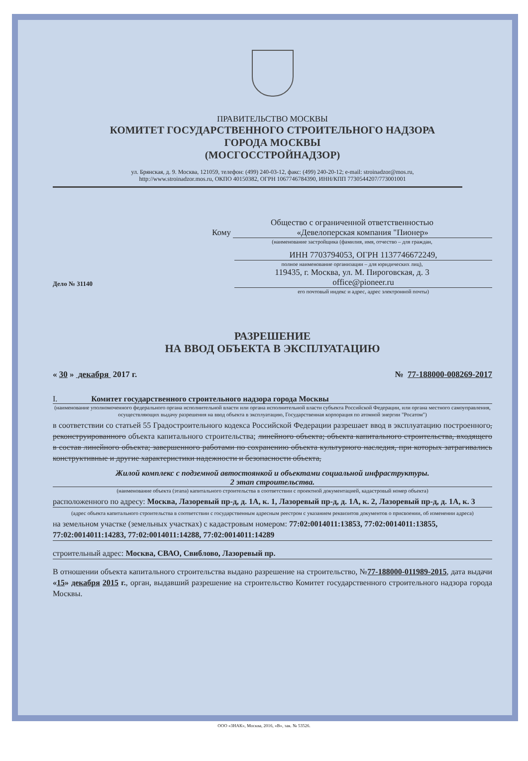ПРАВИТЕЛЬСТВО МОСКВЫ
КОМИТЕТ ГОСУДАРСТВЕННОГО СТРОИТЕЛЬНОГО НАДЗОРА
ГОРОДА МОСКВЫ
(МОСГОССТРОЙНАДЗОР)
ул. Брянская, д. 9. Москва, 121059, телефон: (499) 240-03-12, факс: (499) 240-20-12; e-mail: stroinadzor@mos.ru,
http://www.stroinadzor.mos.ru, ОКПО 40150382, ОГРН 1067746784390, ИНН/КПП 7730544207/773001001
Общество с ограниченной ответственностью
Кому «Девелоперская компания "Пионер»
(наименование застройщика (фамилия, имя, отчество – для граждан,
ИНН 7703794053, ОГРН 1137746672249,
полное наименование организации – для юридических лиц),
119435, г. Москва, ул. М. Пироговская, д. 3
Дело № 31140
office@pioneer.ru
его почтовый индекс и адрес, адрес электронной почты)
РАЗРЕШЕНИЕ
НА ВВОД ОБЪЕКТА В ЭКСПЛУАТАЦИЮ
« 30 » декабря 2017 г. № 77-188000-008269-2017
I. Комитет государственного строительного надзора города Москвы
(наименование уполномоченного федерального органа исполнительной власти или органа исполнительной власти субъекта Российской Федерации, или органа местного самоуправления, осуществляющих выдачу разрешения на ввод объекта в эксплуатацию, Государственная корпорация по атомной энергии "Росатом")
в соответствии со статьей 55 Градостроительного кодекса Российской Федерации разрешает ввод в эксплуатацию построенного, реконструированного объекта капитального строительства; линейного объекта; объекта капитального строительства, входящего в состав линейного объекта; завершенного работами по сохранению объекта культурного наследия, при которых затрагивались конструктивные и другие характеристики надежности и безопасности объекта,
Жилой комплекс с подземной автостоянкой и объектами социальной инфраструктуры.
2 этап строительства.
(наименование объекта (этапа) капитального строительства в соответствии с проектной документацией, кадастровый номер объекта)
расположенного по адресу: Москва, Лазоревый пр-д, д. 1А, к. 1, Лазоревый пр-д, д. 1А, к. 2, Лазоревый пр-д, д. 1А, к. 3
(адрес объекта капитального строительства в соответствии с государственным адресным реестром с указанием реквизитов документов о присвоении, об изменении адреса)
на земельном участке (земельных участках) с кадастровым номером: 77:02:0014011:13853, 77:02:0014011:13855, 77:02:0014011:14283, 77:02:0014011:14288, 77:02:0014011:14289
строительный адрес: Москва, СВАО, Свиблово, Лазоревый пр.
В отношении объекта капитального строительства выдано разрешение на строительство, №77-188000-011989-2015, дата выдачи «15» декабря 2015 г., орган, выдавший разрешение на строительство Комитет государственного строительного надзора города Москвы.
ООО «ЗНАК», Москва, 2016, «В», зак. № 53526.